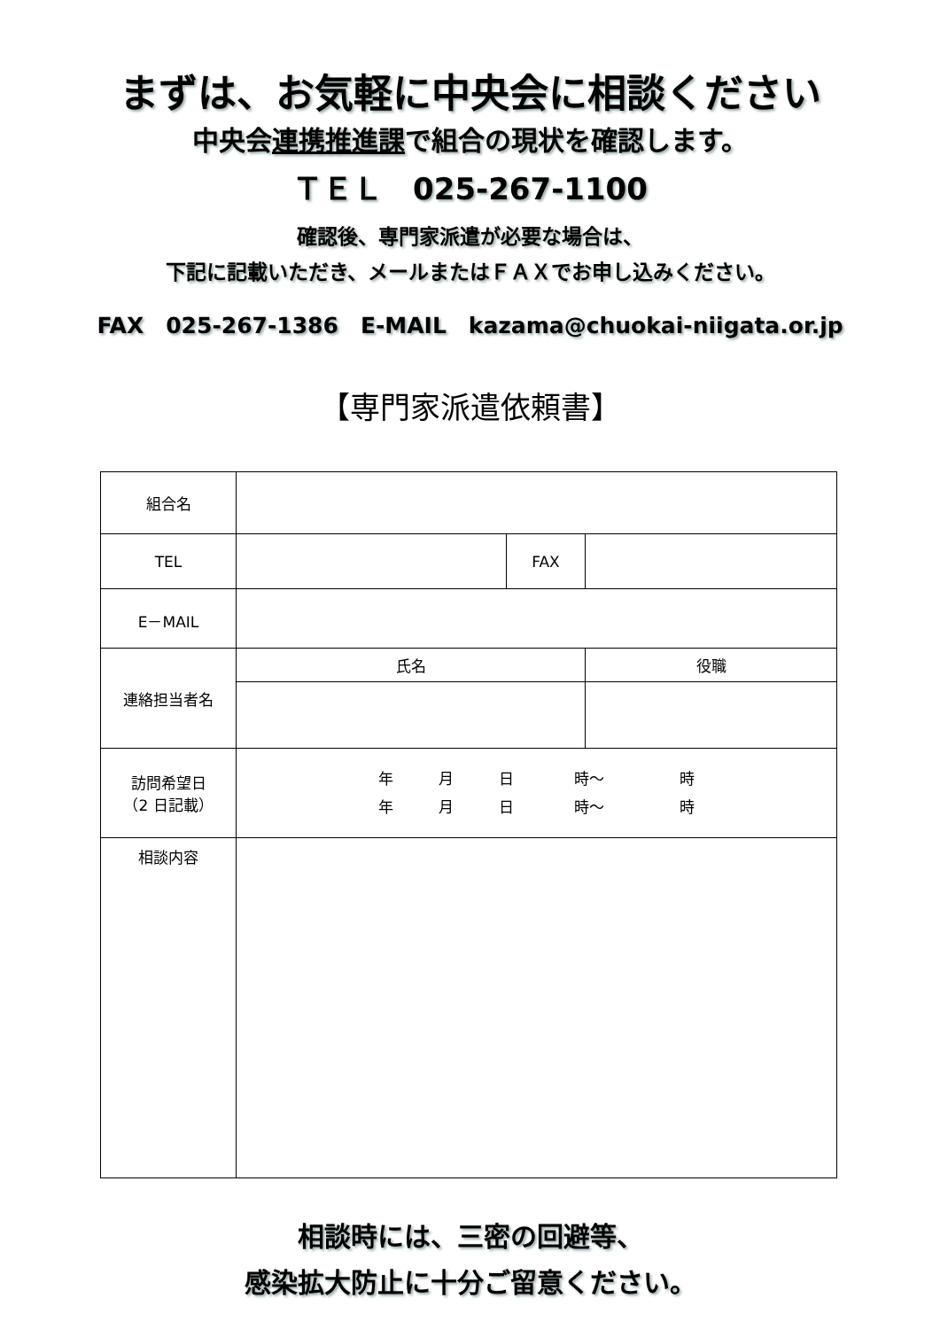まずは、お気軽に中央会に相談ください
中央会連携推進課で組合の現状を確認します。
ＴＥＬ　025-267-1100
確認後、専門家派遣が必要な場合は、
下記に記載いただき、メールまたはＦＡＸでお申し込みください。
FAX　025-267-1386　E-MAIL　kazama@chuokai-niigata.or.jp
【専門家派遣依頼書】
| 組合名 | | | |
| TEL | | FAX | |
| E－MAIL | | | |
| 連絡担当者名 | 氏名 | | 役職 |
| 訪問希望日 （2 日記載） | 年 月 日 時～ 時 年 月 日 時～ 時 | | |
| 相談内容 | | | |
相談時には、三密の回避等、
感染拡大防止に十分ご留意ください。